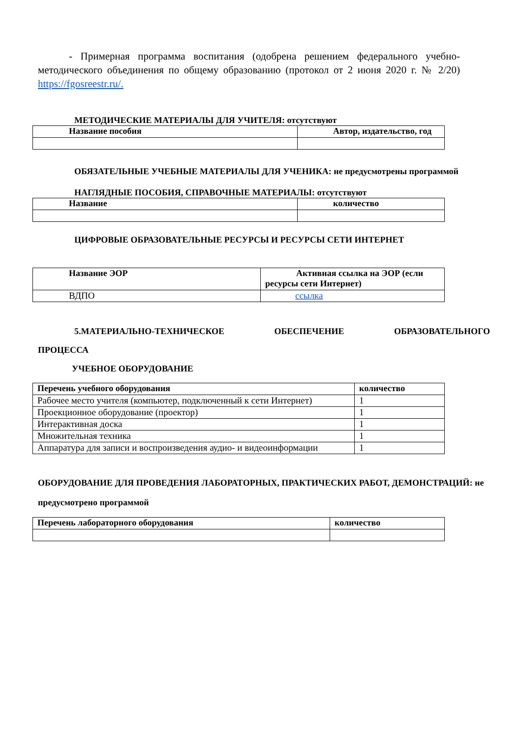- Примерная программа воспитания (одобрена решением федерального учебно-методического объединения по общему образованию (протокол от 2 июня 2020 г. № 2/20) https://fgosreestr.ru/.
МЕТОДИЧЕСКИЕ МАТЕРИАЛЫ ДЛЯ УЧИТЕЛЯ: отсутствуют
| Название пособия | Автор, издательство, год |
| --- | --- |
ОБЯЗАТЕЛЬНЫЕ УЧЕБНЫЕ МАТЕРИАЛЫ ДЛЯ УЧЕНИКА: не предусмотрены программой
НАГЛЯДНЫЕ ПОСОБИЯ, СПРАВОЧНЫЕ МАТЕРИАЛЫ: отсутствуют
| Название | количество |
| --- | --- |
ЦИФРОВЫЕ ОБРАЗОВАТЕЛЬНЫЕ РЕСУРСЫ И РЕСУРСЫ СЕТИ ИНТЕРНЕТ
| Название ЭОР | Активная ссылка на ЭОР (если ресурсы сети Интернет) |
| --- | --- |
| ВДПО | ссылка |
5.МАТЕРИАЛЬНО-ТЕХНИЧЕСКОЕ ОБЕСПЕЧЕНИЕ ОБРАЗОВАТЕЛЬНОГО
ПРОЦЕССА
УЧЕБНОЕ ОБОРУДОВАНИЕ
| Перечень учебного оборудования | количество |
| --- | --- |
| Рабочее место учителя (компьютер, подключенный к сети Интернет) | 1 |
| Проекционное оборудование (проектор) | 1 |
| Интерактивная доска | 1 |
| Множительная техника | 1 |
| Аппаратура для записи и воспроизведения аудио- и видеоинформации | 1 |
ОБОРУДОВАНИЕ ДЛЯ ПРОВЕДЕНИЯ ЛАБОРАТОРНЫХ, ПРАКТИЧЕСКИХ РАБОТ, ДЕМОНСТРАЦИЙ: не предусмотрено программой
| Перечень лабораторного оборудования | количество |
| --- | --- |